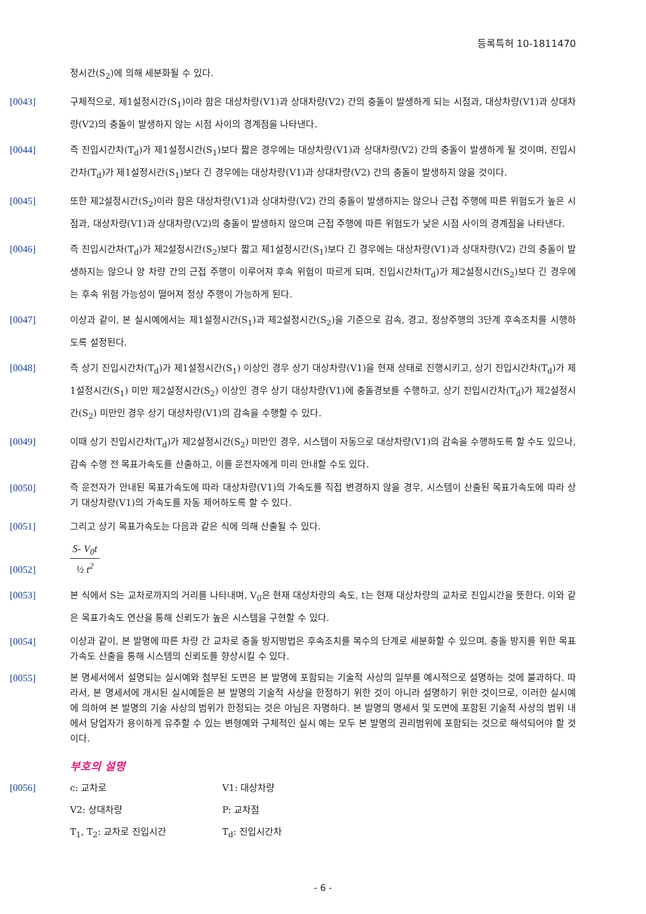등록특허 10-1811470
정시간(S<sub>2</sub>)에 의해 세분화될 수 있다.
[0043] 구체적으로, 제1설정시간(S<sub>1</sub>)이라 함은 대상차량(V1)과 상대차량(V2) 간의 충돌이 발생하게 되는 시점과, 대상차량(V1)과 상대차량(V2)의 충돌이 발생하지 않는 시점 사이의 경계점을 나타낸다.
[0044] 즉 진입시간차(T<sub>d</sub>)가 제1설정시간(S<sub>1</sub>)보다 짧은 경우에는 대상차량(V1)과 상대차량(V2) 간의 충돌이 발생하게 될 것이며, 진입시간차(T<sub>d</sub>)가 제1설정시간(S<sub>1</sub>)보다 긴 경우에는 대상차량(V1)과 상대차량(V2) 간의 충돌이 발생하지 않을 것이다.
[0045] 또한 제2설정시간(S<sub>2</sub>)이라 함은 대상차량(V1)과 상대차량(V2) 간의 충돌이 발생하지는 않으나 근접 주행에 따른 위험도가 높은 시점과, 대상차량(V1)과 상대차량(V2)의 충돌이 발생하지 않으며 근접 주행에 따른 위험도가 낮은 시점 사이의 경계점을 나타낸다.
[0046] 즉 진입시간차(T<sub>d</sub>)가 제2설정시간(S<sub>2</sub>)보다 짧고 제1설정시간(S<sub>1</sub>)보다 긴 경우에는 대상차량(V1)과 상대차량(V2) 간의 충돌이 발생하지는 않으나 양 차량 간의 근접 주행이 이루어져 후속 위험이 따르게 되며, 진입시간차(T<sub>d</sub>)가 제2설정시간(S<sub>2</sub>)보다 긴 경우에는 후속 위험 가능성이 떨어져 정상 주행이 가능하게 된다.
[0047] 이상과 같이, 본 실시예에서는 제1설정시간(S<sub>1</sub>)과 제2설정시간(S<sub>2</sub>)을 기준으로 감속, 경고, 정상주행의 3단계 후속조치를 시행하도록 설정된다.
[0048] 즉 상기 진입시간차(T<sub>d</sub>)가 제1설정시간(S<sub>1</sub>) 이상인 경우 상기 대상차량(V1)을 현재 상태로 진행시키고, 상기 진입시간차(T<sub>d</sub>)가 제1설정시간(S<sub>1</sub>) 미만 제2설정시간(S<sub>2</sub>) 이상인 경우 상기 대상차량(V1)에 충돌경보를 수행하고, 상기 진입시간차(T<sub>d</sub>)가 제2설정시간(S<sub>2</sub>) 미만인 경우 상기 대상차량(V1)의 감속을 수행할 수 있다.
[0049] 이때 상기 진입시간차(T<sub>d</sub>)가 제2설정시간(S<sub>2</sub>) 미만인 경우, 시스템이 자동으로 대상차량(V1)의 감속을 수행하도록 할 수도 있으나, 감속 수행 전 목표가속도를 산출하고, 이를 운전자에게 미리 안내할 수도 있다.
[0050] 즉 운전자가 안내된 목표가속도에 따라 대상차량(V1)의 가속도를 직접 변경하지 않을 경우, 시스템이 산출된 목표가속도에 따라 상기 대상차량(V1)의 가속도를 자동 제어하도록 할 수 있다.
[0051] 그리고 상기 목표가속도는 다음과 같은 식에 의해 산출될 수 있다.
[0052]
S- V<sub>0</sub>t
½ t<sup>2</sup>
[0053] 본 식에서 S는 교차로까지의 거리를 나타내며, V<sub>0</sub>은 현재 대상차량의 속도, t는 현재 대상차량의 교차로 진입시간을 뜻한다. 이와 같은 목표가속도 연산을 통해 신뢰도가 높은 시스템을 구현할 수 있다.
[0054] 이상과 같이, 본 발명에 따른 차량 간 교차로 충돌 방지방법은 후속조치를 복수의 단계로 세분화할 수 있으며, 충돌 방지를 위한 목표가속도 산출을 통해 시스템의 신뢰도를 향상시킬 수 있다.
[0055] 본 명세서에서 설명되는 실시예와 첨부된 도면은 본 발명에 포함되는 기술적 사상의 일부를 예시적으로 설명하는 것에 불과하다. 따라서, 본 명세서에 개시된 실시예들은 본 발명의 기술적 사상을 한정하기 위한 것이 아니라 설명하기 위한 것이므로, 이러한 실시예에 의하여 본 발명의 기술 사상의 범위가 한정되는 것은 아님은 자명하다. 본 발명의 명세서 및 도면에 포함된 기술적 사상의 범위 내에서 당업자가 용이하게 유추할 수 있는 변형예와 구체적인 실시 예는 모두 본 발명의 권리범위에 포함되는 것으로 해석되어야 할 것이다.
부호의 설명
[0056] c: 교차로 V1: 대상차량
V2: 상대차량 P: 교차점
T<sub>1</sub>, T<sub>2</sub>: 교차로 진입시간 T<sub>d</sub>: 진입시간차
- 6 -